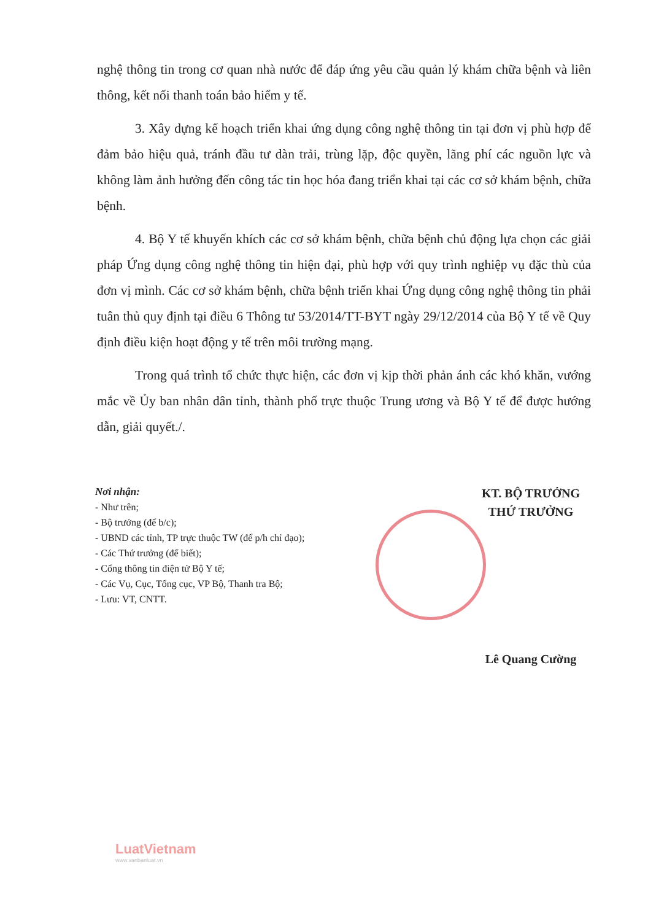nghệ thông tin trong cơ quan nhà nước để đáp ứng yêu cầu quản lý khám chữa bệnh và liên thông, kết nối thanh toán bảo hiểm y tế.
3. Xây dựng kế hoạch triển khai ứng dụng công nghệ thông tin tại đơn vị phù hợp để đảm bảo hiệu quả, tránh đầu tư dàn trải, trùng lặp, độc quyền, lãng phí các nguồn lực và không làm ảnh hưởng đến công tác tin học hóa đang triển khai tại các cơ sở khám bệnh, chữa bệnh.
4. Bộ Y tế khuyến khích các cơ sở khám bệnh, chữa bệnh chủ động lựa chọn các giải pháp Ứng dụng công nghệ thông tin hiện đại, phù hợp với quy trình nghiệp vụ đặc thù của đơn vị mình. Các cơ sở khám bệnh, chữa bệnh triển khai Ứng dụng công nghệ thông tin phải tuân thủ quy định tại điều 6 Thông tư 53/2014/TT-BYT ngày 29/12/2014 của Bộ Y tế về Quy định điều kiện hoạt động y tế trên môi trường mạng.
Trong quá trình tổ chức thực hiện, các đơn vị kịp thời phản ánh các khó khăn, vướng mắc về Ủy ban nhân dân tỉnh, thành phố trực thuộc Trung ương và Bộ Y tế để được hướng dẫn, giải quyết./.
Nơi nhận:
- Như trên;
- Bộ trưởng (để b/c);
- UBND các tỉnh, TP trực thuộc TW (để p/h chỉ đạo);
- Các Thứ trưởng (để biết);
- Cổng thông tin điện tử Bộ Y tế;
- Các Vụ, Cục, Tổng cục, VP Bộ, Thanh tra Bộ;
- Lưu: VT, CNTT.
KT. BỘ TRƯỞNG
THỨ TRƯỞNG
Lê Quang Cường
LuatVietnam
www.vanbanluat.vn